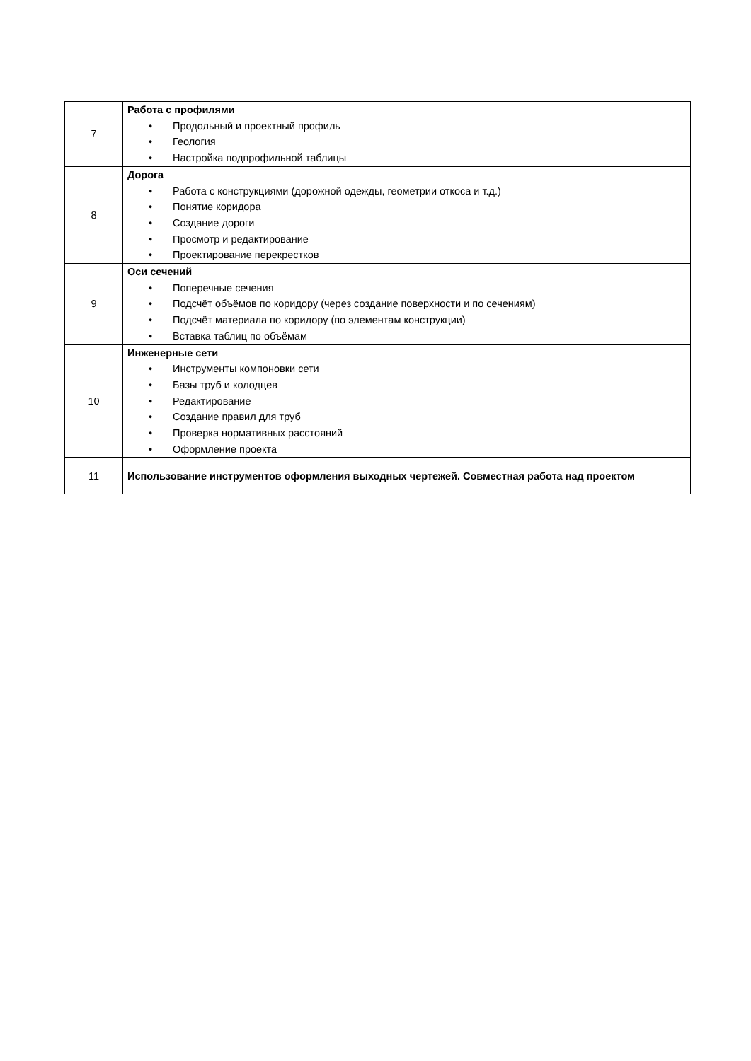| 7 | Работа с профилями • Продольный и проектный профиль • Геология • Настройка подпрофильной таблицы |
| 8 | Дорога • Работа с конструкциями (дорожной одежды, геометрии откоса и т.д.) • Понятие коридора • Создание дороги • Просмотр и редактирование • Проектирование перекрестков |
| 9 | Оси сечений • Поперечные сечения • Подсчёт объёмов по коридору (через создание поверхности и по сечениям) • Подсчёт материала по коридору (по элементам конструкции) • Вставка таблиц по объёмам |
| 10 | Инженерные сети • Инструменты компоновки сети • Базы труб и колодцев • Редактирование • Создание правил для труб • Проверка нормативных расстояний • Оформление проекта |
| 11 | Использование инструментов оформления выходных чертежей. Совместная работа над проектом |